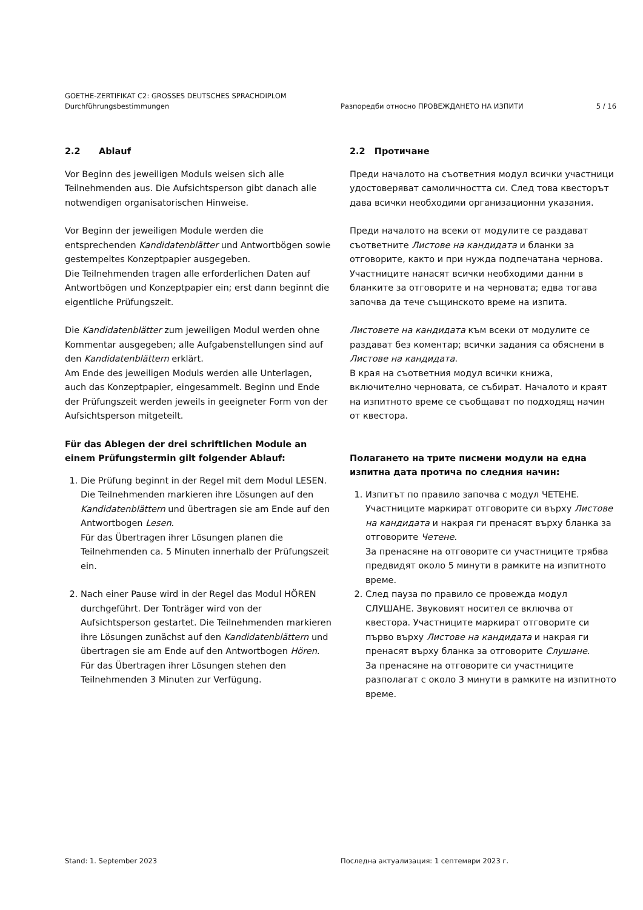GOETHE-ZERTIFIKAT C2: GROSSES DEUTSCHES SPRACHDIPLOM
Durchführungsbestimmungen
Разпоредби относно ПРОВЕЖДАНЕТО НА ИЗПИТИ 5 / 16
2.2 Ablauf
Vor Beginn des jeweiligen Moduls weisen sich alle Teilnehmenden aus. Die Aufsichtsperson gibt danach alle notwendigen organisatorischen Hinweise.
Vor Beginn der jeweiligen Module werden die entsprechenden Kandidatenblätter und Antwortbögen sowie gestempeltes Konzeptpapier ausgegeben.
Die Teilnehmenden tragen alle erforderlichen Daten auf Antwortbögen und Konzeptpapier ein; erst dann beginnt die eigentliche Prüfungszeit.
Die Kandidatenblätter zum jeweiligen Modul werden ohne Kommentar ausgegeben; alle Aufgabenstellungen sind auf den Kandidatenblättern erklärt.
Am Ende des jeweiligen Moduls werden alle Unterlagen, auch das Konzeptpapier, eingesammelt. Beginn und Ende der Prüfungszeit werden jeweils in geeigneter Form von der Aufsichtsperson mitgeteilt.
Für das Ablegen der drei schriftlichen Module an einem Prüfungstermin gilt folgender Ablauf:
1. Die Prüfung beginnt in der Regel mit dem Modul LESEN. Die Teilnehmenden markieren ihre Lösungen auf den Kandidatenblättern und übertragen sie am Ende auf den Antwortbogen Lesen.
Für das Übertragen ihrer Lösungen planen die Teilnehmenden ca. 5 Minuten innerhalb der Prüfungszeit ein.
2. Nach einer Pause wird in der Regel das Modul HÖREN durchgeführt. Der Tonträger wird von der Aufsichtsperson gestartet. Die Teilnehmenden markieren ihre Lösungen zunächst auf den Kandidatenblättern und übertragen sie am Ende auf den Antwortbogen Hören.
Für das Übertragen ihrer Lösungen stehen den Teilnehmenden 3 Minuten zur Verfügung.
2.2 Протичане
Преди началото на съответния модул всички участници удостоверяват самоличността си. След това квесторът дава всички необходими организационни указания.
Преди началото на всеки от модулите се раздават съответните Листове на кандидата и бланки за отговорите, както и при нужда подпечатана чернова. Участниците нанасят всички необходими данни в бланките за отговорите и на черновата; едва тогава започва да тече същинското време на изпита.
Листовете на кандидата към всеки от модулите се раздават без коментар; всички задания са обяснени в Листове на кандидата.
В края на съответния модул всички книжа, включително черновата, се събират. Началото и краят на изпитното време се съобщават по подходящ начин от квестора.
Полагането на трите писмени модули на една изпитна дата протича по следния начин:
1. Изпитът по правило започва с модул ЧЕТЕНЕ. Участниците маркират отговорите си върху Листове на кандидата и накрая ги пренасят върху бланка за отговорите Четене.
За пренасяне на отговорите си участниците трябва предвидят около 5 минути в рамките на изпитното време.
2. След пауза по правило се провежда модул СЛУШАНЕ. Звуковият носител се включва от квестора. Участниците маркират отговорите си първо върху Листове на кандидата и накрая ги пренасят върху бланка за отговорите Слушане.
За пренасяне на отговорите си участниците разполагат с около 3 минути в рамките на изпитното време.
Stand: 1. September 2023 Последна актуализация: 1 септември 2023 г.